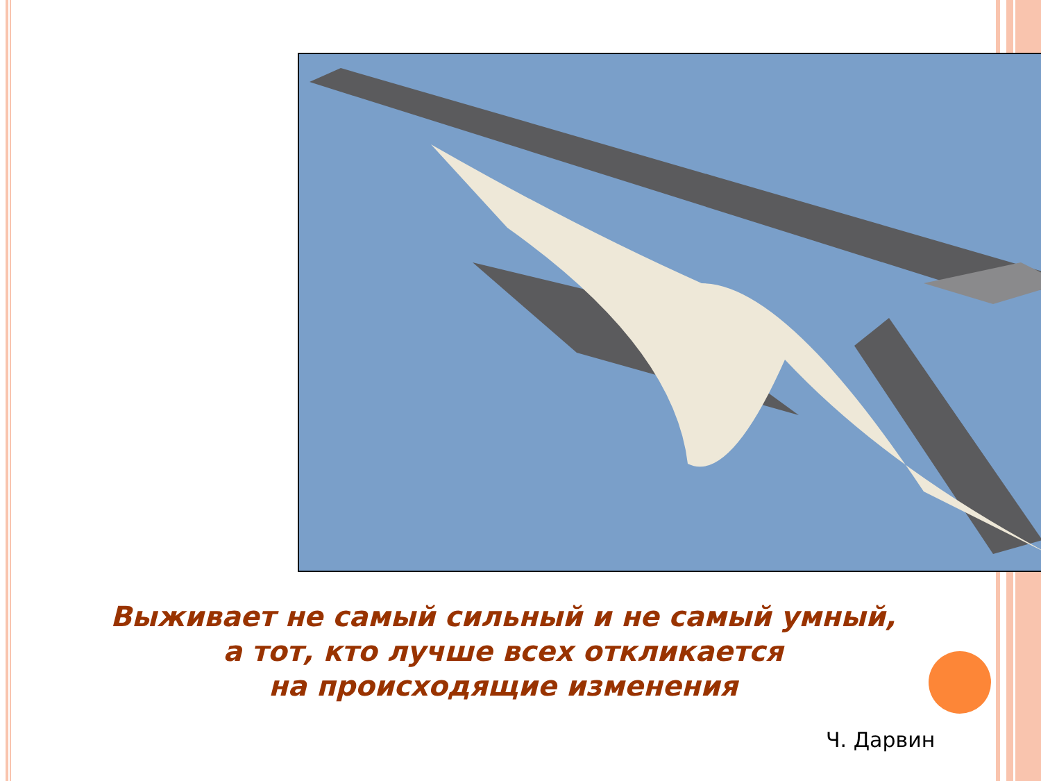Выживает не самый сильный и не самый умный,
а тот, кто лучше всех откликается
на происходящие изменения
Ч. Дарвин